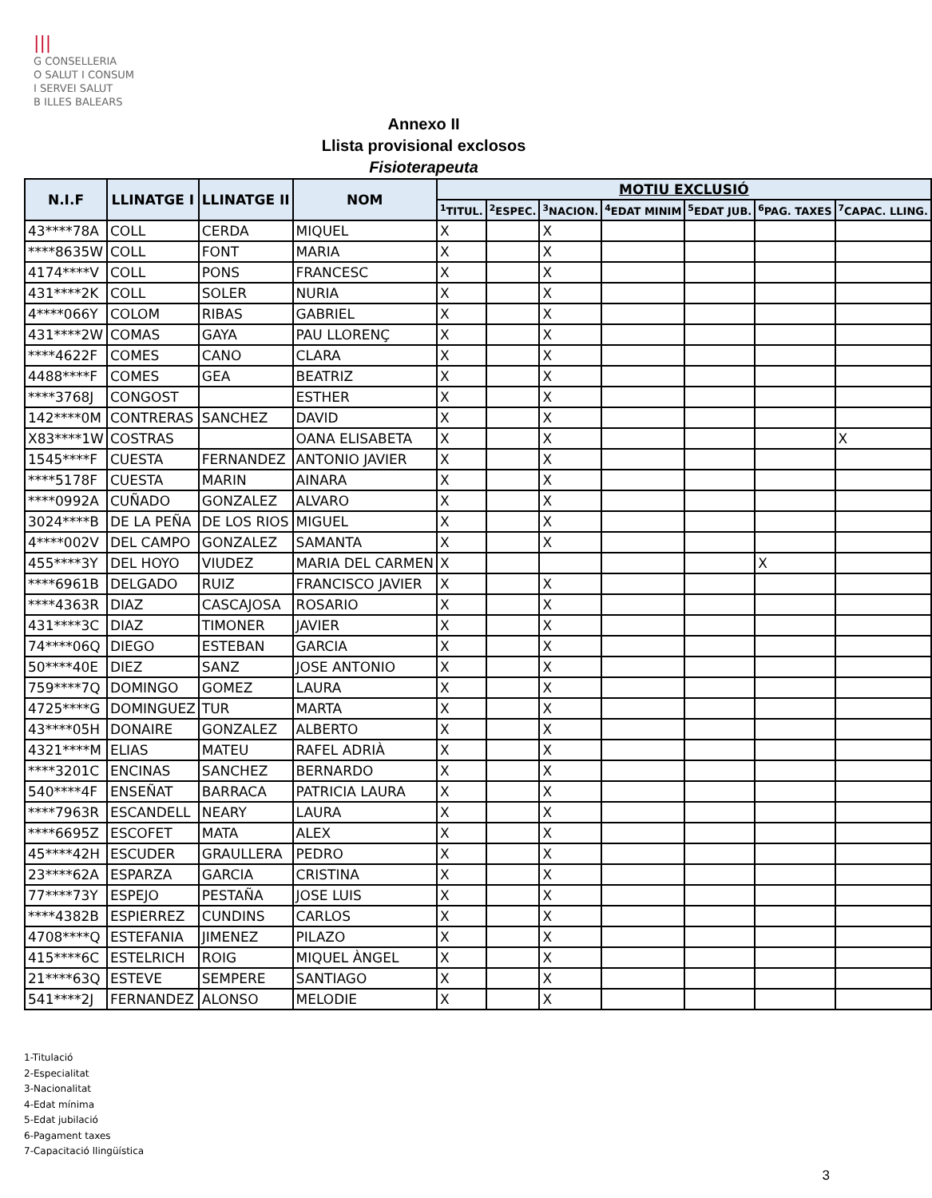|||
G CONSELLERIA
O SALUT I CONSUM
I SERVEI SALUT
B ILLES BALEARS
Annexo II
Llista provisional exclosos
Fisioterapeuta
| N.I.F | LLINATGE I | LLINATGE II | NOM | MOTIU EXCLUSIÓ | | | | | | |
| --- | --- | --- | --- | --- | --- | --- | --- | --- | --- | --- |
| | | | | <sup>1</sup> TITUL. | <sup>2</sup> ESPEC. | <sup>3</sup> NACION. | <sup>4</sup> EDAT MINIM | <sup>5</sup> EDAT JUB. | <sup>6</sup> PAG. TAXES | <sup>7</sup>CAPAC. LLING. |
| 43****78A | COLL | CERDA | MIQUEL | X | | X | | | | |
| ****8635W | COLL | FONT | MARIA | X | | X | | | | |
| 4174****V | COLL | PONS | FRANCESC | X | | X | | | | |
| 431****2K | COLL | SOLER | NURIA | X | | X | | | | |
| 4****066Y | COLOM | RIBAS | GABRIEL | X | | X | | | | |
| 431****2W | COMAS | GAYA | PAU LLORENÇ | X | | X | | | | |
| ****4622F | COMES | CANO | CLARA | X | | X | | | | |
| 4488****F | COMES | GEA | BEATRIZ | X | | X | | | | |
| ****3768J | CONGOST | | ESTHER | X | | X | | | | |
| 142****0M | CONTRERAS | SANCHEZ | DAVID | X | | X | | | | |
| X83****1W | COSTRAS | | OANA ELISABETA | X | | X | | | | X |
| 1545****F | CUESTA | FERNANDEZ | ANTONIO JAVIER | X | | X | | | | |
| ****5178F | CUESTA | MARIN | AINARA | X | | X | | | | |
| ****0992A | CUÑADO | GONZALEZ | ALVARO | X | | X | | | | |
| 3024****B | DE LA PEÑA | DE LOS RIOS | MIGUEL | X | | X | | | | |
| 4****002V | DEL CAMPO | GONZALEZ | SAMANTA | X | | X | | | | |
| 455****3Y | DEL HOYO | VIUDEZ | MARIA DEL CARMEN | X | | | | | X | |
| ****6961B | DELGADO | RUIZ | FRANCISCO JAVIER | X | | X | | | | |
| ****4363R | DIAZ | CASCAJOSA | ROSARIO | X | | X | | | | |
| 431****3C | DIAZ | TIMONER | JAVIER | X | | X | | | | |
| 74****06Q | DIEGO | ESTEBAN | GARCIA | X | | X | | | | |
| 50****40E | DIEZ | SANZ | JOSE ANTONIO | X | | X | | | | |
| 759****7Q | DOMINGO | GOMEZ | LAURA | X | | X | | | | |
| 4725****G | DOMINGUEZ | TUR | MARTA | X | | X | | | | |
| 43****05H | DONAIRE | GONZALEZ | ALBERTO | X | | X | | | | |
| 4321****M | ELIAS | MATEU | RAFEL ADRIÀ | X | | X | | | | |
| ****3201C | ENCINAS | SANCHEZ | BERNARDO | X | | X | | | | |
| 540****4F | ENSEÑAT | BARRACA | PATRICIA LAURA | X | | X | | | | |
| ****7963R | ESCANDELL | NEARY | LAURA | X | | X | | | | |
| ****6695Z | ESCOFET | MATA | ALEX | X | | X | | | | |
| 45****42H | ESCUDER | GRAULLERA | PEDRO | X | | X | | | | |
| 23****62A | ESPARZA | GARCIA | CRISTINA | X | | X | | | | |
| 77****73Y | ESPEJO | PESTAÑA | JOSE LUIS | X | | X | | | | |
| ****4382B | ESPIERREZ | CUNDINS | CARLOS | X | | X | | | | |
| 4708****Q | ESTEFANIA | JIMENEZ | PILAZO | X | | X | | | | |
| 415****6C | ESTELRICH | ROIG | MIQUEL ÀNGEL | X | | X | | | | |
| 21****63Q | ESTEVE | SEMPERE | SANTIAGO | X | | X | | | | |
| 541****2J | FERNANDEZ | ALONSO | MELODIE | X | | X | | | | |
1-Titulació
2-Especialitat
3-Nacionalitat
4-Edat mínima
5-Edat jubilació
6-Pagament taxes
7-Capacitació llingüística
3